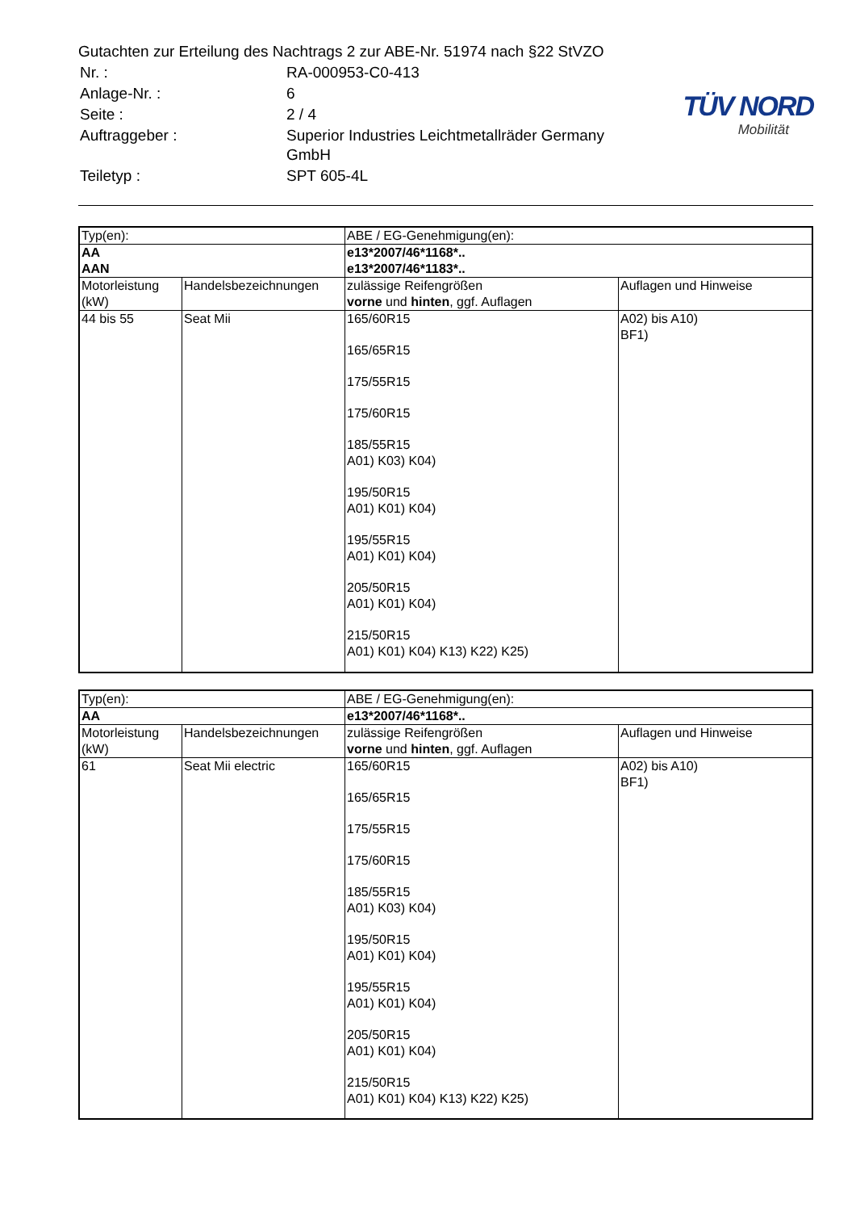Gutachten zur Erteilung des Nachtrags 2 zur ABE-Nr. 51974 nach §22 StVZO
| Nr. : | RA-000953-C0-413 |
| Anlage-Nr. : | 6 |
| Seite : | 2 / 4 |
| Auftraggeber : | Superior Industries Leichtmetallräder Germany GmbH |
| Teiletyp : | SPT 605-4L |
TÜV NORD
Mobilität
| Typ(en): | | ABE / EG-Genehmigung(en): | |
| AA AAN | | e13*2007/46*1168*.. e13*2007/46*1183*.. | |
| Motorleistung (kW) | Handelsbezeichnungen | zulässige Reifengrößen vorne und hinten , ggf. Auflagen | Auflagen und Hinweise |
| 44 bis 55 | Seat Mii | 165/60R15 165/65R15 175/55R15 175/60R15 185/55R15 A01) K03) K04) 195/50R15 A01) K01) K04) 195/55R15 A01) K01) K04) 205/50R15 A01) K01) K04) 215/50R15 A01) K01) K04) K13) K22) K25) | A02) bis A10) BF1) |
| Typ(en): | | ABE / EG-Genehmigung(en): | |
| AA | | e13*2007/46*1168*.. | |
| Motorleistung (kW) | Handelsbezeichnungen | zulässige Reifengrößen vorne und hinten , ggf. Auflagen | Auflagen und Hinweise |
| 61 | Seat Mii electric | 165/60R15 165/65R15 175/55R15 175/60R15 185/55R15 A01) K03) K04) 195/50R15 A01) K01) K04) 195/55R15 A01) K01) K04) 205/50R15 A01) K01) K04) 215/50R15 A01) K01) K04) K13) K22) K25) | A02) bis A10) BF1) |